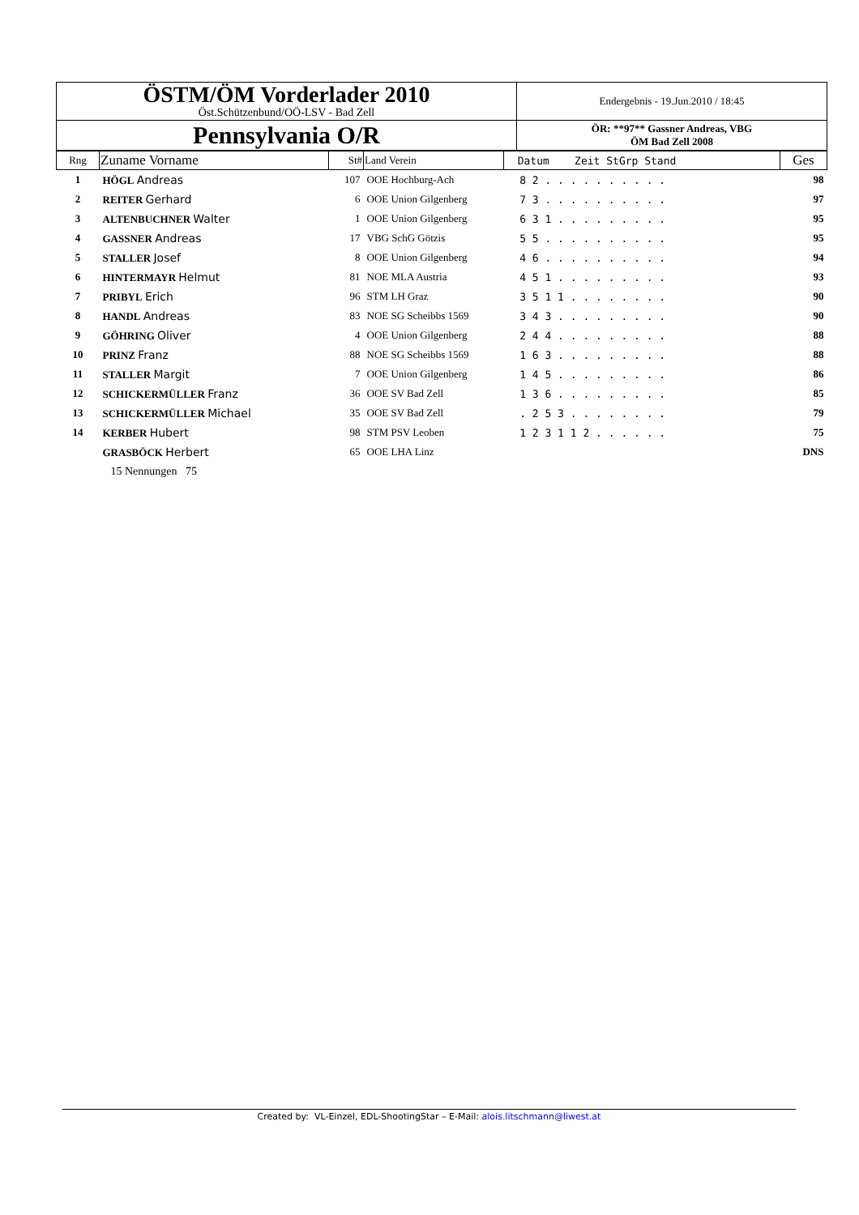| ÖSTM/ÖM Vorderlader 2010 Öst.Schützenbund/OÖ-LSV - Bad Zell | Endergebnis - 19.Jun.2010 / 18:45 |
| Pennsylvania O/R | ÖR: **97** Gassner Andreas, VBG ÖM Bad Zell 2008 |
| Rng | Zuname Vorname | St# | Land Verein | Datum Zeit StGrp Stand | Ges |
| 1 | HÖGL Andreas | 107 | OOE Hochburg-Ach | 8 2 . . . . . . . . . . | 98 |
| 2 | REITER Gerhard | 6 | OOE Union Gilgenberg | 7 3 . . . . . . . . . . | 97 |
| 3 | ALTENBUCHNER Walter | 1 | OOE Union Gilgenberg | 6 3 1 . . . . . . . . . | 95 |
| 4 | GASSNER Andreas | 17 | VBG SchG Götzis | 5 5 . . . . . . . . . . | 95 |
| 5 | STALLER Josef | 8 | OOE Union Gilgenberg | 4 6 . . . . . . . . . . | 94 |
| 6 | HINTERMAYR Helmut | 81 | NOE MLA Austria | 4 5 1 . . . . . . . . . | 93 |
| 7 | PRIBYL Erich | 96 | STM LH Graz | 3 5 1 1 . . . . . . . . | 90 |
| 8 | HANDL Andreas | 83 | NOE SG Scheibbs 1569 | 3 4 3 . . . . . . . . . | 90 |
| 9 | GÖHRING Oliver | 4 | OOE Union Gilgenberg | 2 4 4 . . . . . . . . . | 88 |
| 10 | PRINZ Franz | 88 | NOE SG Scheibbs 1569 | 1 6 3 . . . . . . . . . | 88 |
| 11 | STALLER Margit | 7 | OOE Union Gilgenberg | 1 4 5 . . . . . . . . . | 86 |
| 12 | SCHICKERMÜLLER Franz | 36 | OOE SV Bad Zell | 1 3 6 . . . . . . . . . | 85 |
| 13 | SCHICKERMÜLLER Michael | 35 | OOE SV Bad Zell | . 2 5 3 . . . . . . . . | 79 |
| 14 | KERBER Hubert | 98 | STM PSV Leoben | 1 2 3 1 1 2 . . . . . . | 75 |
| | GRASBÖCK Herbert | 65 | OOE LHA Linz | | DNS |
| | 15 Nennungen 75 | | | | |
Created by: VL-Einzel, EDL-ShootingStar – E-Mail: alois.litschmann@liwest.at